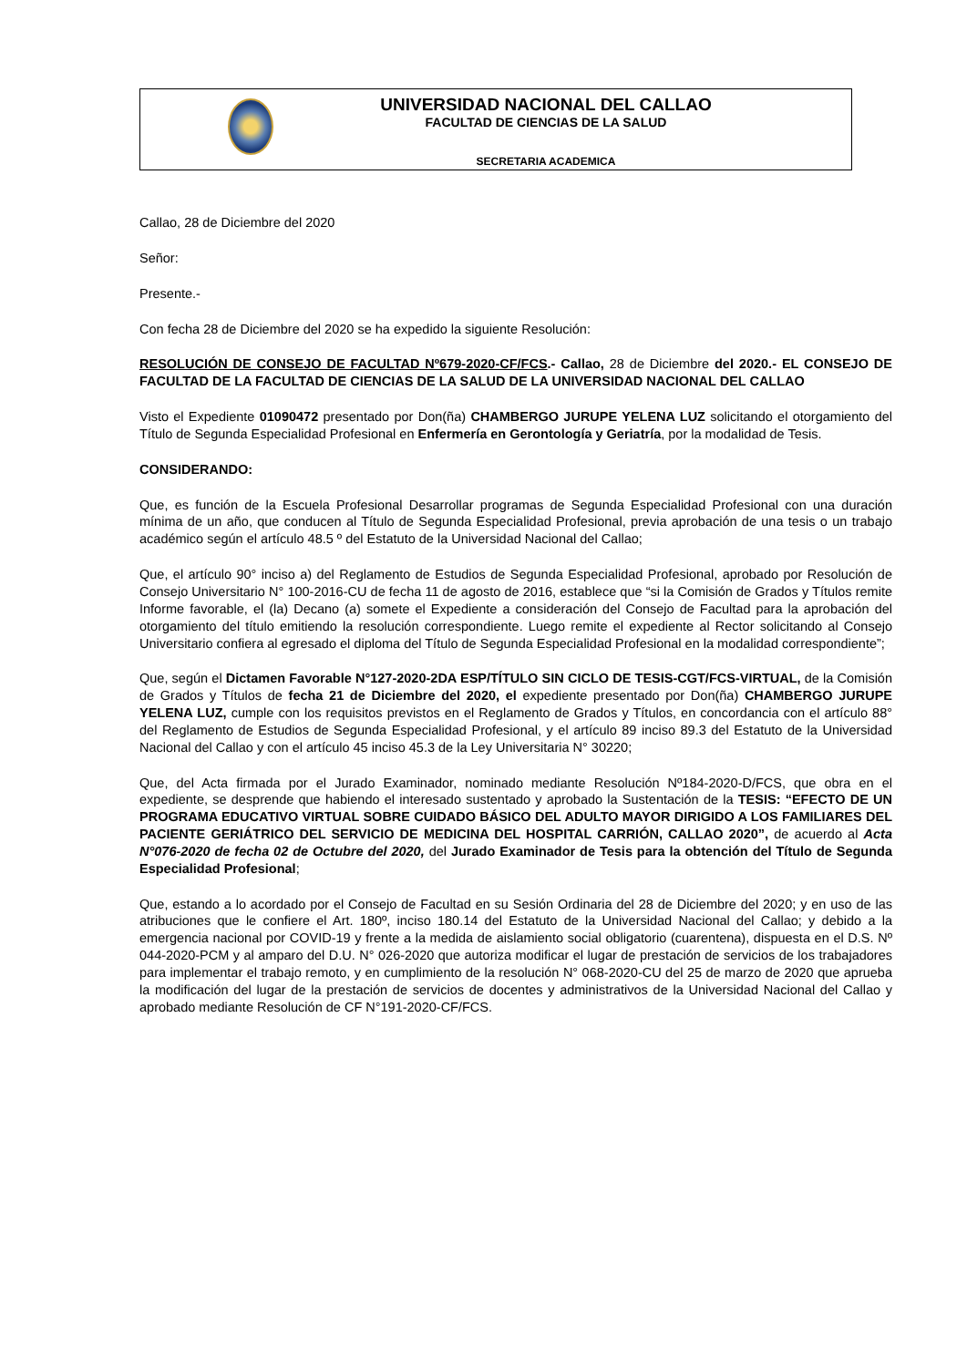UNIVERSIDAD NACIONAL DEL CALLAO
FACULTAD DE CIENCIAS DE LA SALUD
SECRETARIA ACADEMICA
Callao, 28 de Diciembre del 2020
Señor:
Presente.-
Con fecha 28 de Diciembre del 2020 se ha expedido la siguiente Resolución:
RESOLUCIÓN DE CONSEJO DE FACULTAD Nº679-2020-CF/FCS.- Callao, 28 de Diciembre del 2020.- EL CONSEJO DE FACULTAD DE LA FACULTAD DE CIENCIAS DE LA SALUD DE LA UNIVERSIDAD NACIONAL DEL CALLAO
Visto el Expediente 01090472 presentado por Don(ña) CHAMBERGO JURUPE YELENA LUZ solicitando el otorgamiento del Título de Segunda Especialidad Profesional en Enfermería en Gerontología y Geriatría, por la modalidad de Tesis.
CONSIDERANDO:
Que, es función de la Escuela Profesional Desarrollar programas de Segunda Especialidad Profesional con una duración mínima de un año, que conducen al Título de Segunda Especialidad Profesional, previa aprobación de una tesis o un trabajo académico según el artículo 48.5 º del Estatuto de la Universidad Nacional del Callao;
Que, el artículo 90° inciso a) del Reglamento de Estudios de Segunda Especialidad Profesional, aprobado por Resolución de Consejo Universitario N° 100-2016-CU de fecha 11 de agosto de 2016, establece que “si la Comisión de Grados y Títulos remite Informe favorable, el (la) Decano (a) somete el Expediente a consideración del Consejo de Facultad para la aprobación del otorgamiento del título emitiendo la resolución correspondiente. Luego remite el expediente al Rector solicitando al Consejo Universitario confiera al egresado el diploma del Título de Segunda Especialidad Profesional en la modalidad correspondiente”;
Que, según el Dictamen Favorable N°127-2020-2DA ESP/TÍTULO SIN CICLO DE TESIS-CGT/FCS-VIRTUAL, de la Comisión de Grados y Títulos de fecha 21 de Diciembre del 2020, el expediente presentado por Don(ña) CHAMBERGO JURUPE YELENA LUZ, cumple con los requisitos previstos en el Reglamento de Grados y Títulos, en concordancia con el artículo 88° del Reglamento de Estudios de Segunda Especialidad Profesional, y el artículo 89 inciso 89.3 del Estatuto de la Universidad Nacional del Callao y con el artículo 45 inciso 45.3 de la Ley Universitaria N° 30220;
Que, del Acta firmada por el Jurado Examinador, nominado mediante Resolución Nº184-2020-D/FCS, que obra en el expediente, se desprende que habiendo el interesado sustentado y aprobado la Sustentación de la TESIS: “EFECTO DE UN PROGRAMA EDUCATIVO VIRTUAL SOBRE CUIDADO BÁSICO DEL ADULTO MAYOR DIRIGIDO A LOS FAMILIARES DEL PACIENTE GERIÁTRICO DEL SERVICIO DE MEDICINA DEL HOSPITAL CARRIÓN, CALLAO 2020”, de acuerdo al Acta N°076-2020 de fecha 02 de Octubre del 2020, del Jurado Examinador de Tesis para la obtención del Título de Segunda Especialidad Profesional;
Que, estando a lo acordado por el Consejo de Facultad en su Sesión Ordinaria del 28 de Diciembre del 2020; y en uso de las atribuciones que le confiere el Art. 180º, inciso 180.14 del Estatuto de la Universidad Nacional del Callao; y debido a la emergencia nacional por COVID-19 y frente a la medida de aislamiento social obligatorio (cuarentena), dispuesta en el D.S. Nº 044-2020-PCM y al amparo del D.U. N° 026-2020 que autoriza modificar el lugar de prestación de servicios de los trabajadores para implementar el trabajo remoto, y en cumplimiento de la resolución N° 068-2020-CU del 25 de marzo de 2020 que aprueba la modificación del lugar de la prestación de servicios de docentes y administrativos de la Universidad Nacional del Callao y aprobado mediante Resolución de CF N°191-2020-CF/FCS.